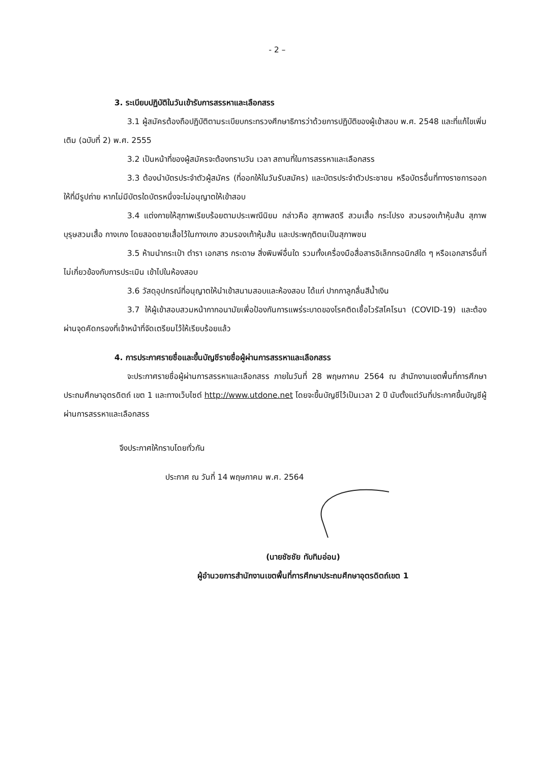- 2 –
3. ระเบียบปฏิบัติในวันเข้ารับการสรรหาและเลือกสรร
3.1 ผู้สมัครต้องถือปฏิบัติตามระเบียบกระทรวงศึกษาธิการว่าด้วยการปฏิบัติของผู้เข้าสอบ พ.ศ. 2548 และที่แก้ไขเพิ่มเติม (ฉบับที่ 2) พ.ศ. 2555
3.2 เป็นหน้าที่ของผู้สมัครจะต้องทราบวัน เวลา สถานที่ในการสรรหาและเลือกสรร
3.3 ต้องนำบัตรประจำตัวผู้สมัคร (ที่ออกให้ในวันรับสมัคร) และบัตรประจำตัวประชาชน หรือบัตรอื่นที่ทางราชการออกให้ที่มีรูปถ่าย หากไม่มีบัตรใดบัตรหนึ่งจะไม่อนุญาตให้เข้าสอบ
3.4 แต่งกายให้สุภาพเรียบร้อยตามประเพณีนิยม กล่าวคือ สุภาพสตรี สวมเสื้อ กระโปรง สวมรองเท้าหุ้มส้น สุภาพบุรุษสวมเสื้อ กางเกง โดยสอดชายเสื้อไว้ในกางเกง สวมรองเท้าหุ้มส้น และประพฤติตนเป็นสุภาพชน
3.5 ห้ามนำกระเป๋า ตำรา เอกสาร กระดาษ สิ่งพิมพ์อื่นใด รวมทั้งเครื่องมือสื่อสารอิเล็กทรอนิกส์ใด ๆ หรือเอกสารอื่นที่ไม่เกี่ยวข้องกับการประเมิน เข้าไปในห้องสอบ
3.6 วัสดุอุปกรณ์ที่อนุญาตให้นำเข้าสนามสอบและห้องสอบ ได้แก่ ปากกาลูกลื่นสีน้ำเงิน
3.7 ให้ผู้เข้าสอบสวมหน้ากากอนามัยเพื่อป้องกันการแพร่ระบาดของโรคติดเชื้อไวรัสโคโรนา (COVID-19) และต้องผ่านจุดคัดกรองที่เจ้าหน้าที่จัดเตรียมไว้ให้เรียบร้อยแล้ว
4. การประกาศรายชื่อและขึ้นบัญชีรายชื่อผู้ผ่านการสรรหาและเลือกสรร
จะประกาศรายชื่อผู้ผ่านการสรรหาและเลือกสรร ภายในวันที่ 28 พฤษภาคม 2564 ณ สำนักงานเขตพื้นที่การศึกษาประถมศึกษาอุตรดิตถ์ เขต 1 และทางเว็บไซต์ http://www.utdone.net โดยจะขึ้นบัญชีไว้เป็นเวลา 2 ปี นับตั้งแต่วันที่ประกาศขึ้นบัญชีผู้ผ่านการสรรหาและเลือกสรร
จึงประกาศให้ทราบโดยทั่วกัน
ประกาศ ณ วันที่ 14 พฤษภาคม พ.ศ. 2564
(นายชัชชัย ทับทิมอ่อน)
ผู้อำนวยการสำนักงานเขตพื้นที่การศึกษาประถมศึกษาอุตรดิตถ์เขต 1